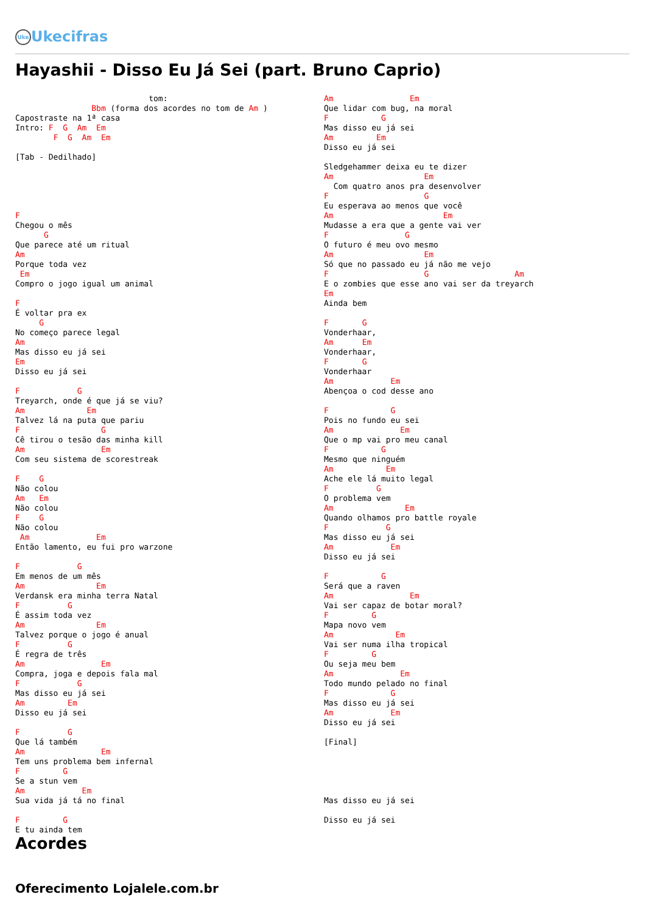Uke Ukecifras
Hayashii - Disso Eu Já Sei (part. Bruno Caprio)
                            tom:
                Bbm (forma dos acordes no tom de Am )
Capostraste na 1ª casa
Intro: F  G  Am  Em
        F  G  Am  Em

[Tab - Dedilhado]





F
Chegou o mês
      G
Que parece até um ritual
Am
Porque toda vez
 Em
Compro o jogo igual um animal

F
É voltar pra ex
     G
No começo parece legal
Am
Mas disso eu já sei
Em
Disso eu já sei

F            G
Treyarch, onde é que já se viu?
Am             Em
Talvez lá na puta que pariu
F                 G
Cê tirou o tesão das minha kill
Am                Em
Com seu sistema de scorestreak

F    G
Não colou
Am   Em
Não colou
F    G
Não colou
 Am              Em
Então lamento, eu fui pro warzone

F            G
Em menos de um mês
Am               Em
Verdansk era minha terra Natal
F          G
É assim toda vez
Am               Em
Talvez porque o jogo é anual
F          G
É regra de três
Am                Em
Compra, joga e depois fala mal
F            G
Mas disso eu já sei
Am         Em
Disso eu já sei

F          G
Que lá também
Am                Em
Tem uns problema bem infernal
F         G
Se a stun vem
Am            Em
Sua vida já tá no final

F         G
E tu ainda tem
Am                Em
Que lidar com bug, na moral
F           G
Mas disso eu já sei
Am         Em
Disso eu já sei

Sledgehammer deixa eu te dizer
Am                   Em
  Com quatro anos pra desenvolver
F                    G
Eu esperava ao menos que você
Am                       Em
Mudasse a era que a gente vai ver
F                G
O futuro é meu ovo mesmo
Am                   Em
Só que no passado eu já não me vejo
F                    G                  Am
E o zombies que esse ano vai ser da treyarch
Em
Ainda bem

F       G
Vonderhaar,
Am      Em
Vonderhaar,
F       G
Vonderhaar
Am            Em
Abençoa o cod desse ano

F             G
Pois no fundo eu sei
Am              Em
Que o mp vai pro meu canal
F           G
Mesmo que ninguém
Am           Em
Ache ele lá muito legal
F          G
O problema vem
Am               Em
Quando olhamos pro battle royale
F            G
Mas disso eu já sei
Am            Em
Disso eu já sei

F           G
Será que a raven
Am                Em
Vai ser capaz de botar moral?
F         G
Mapa novo vem
Am             Em
Vai ser numa ilha tropical
F         G
Ou seja meu bem
Am              Em
Todo mundo pelado no final
F             G
Mas disso eu já sei
Am            Em
Disso eu já sei

[Final]





Mas disso eu já sei

Disso eu já sei
Acordes
Oferecimento Lojalele.com.br